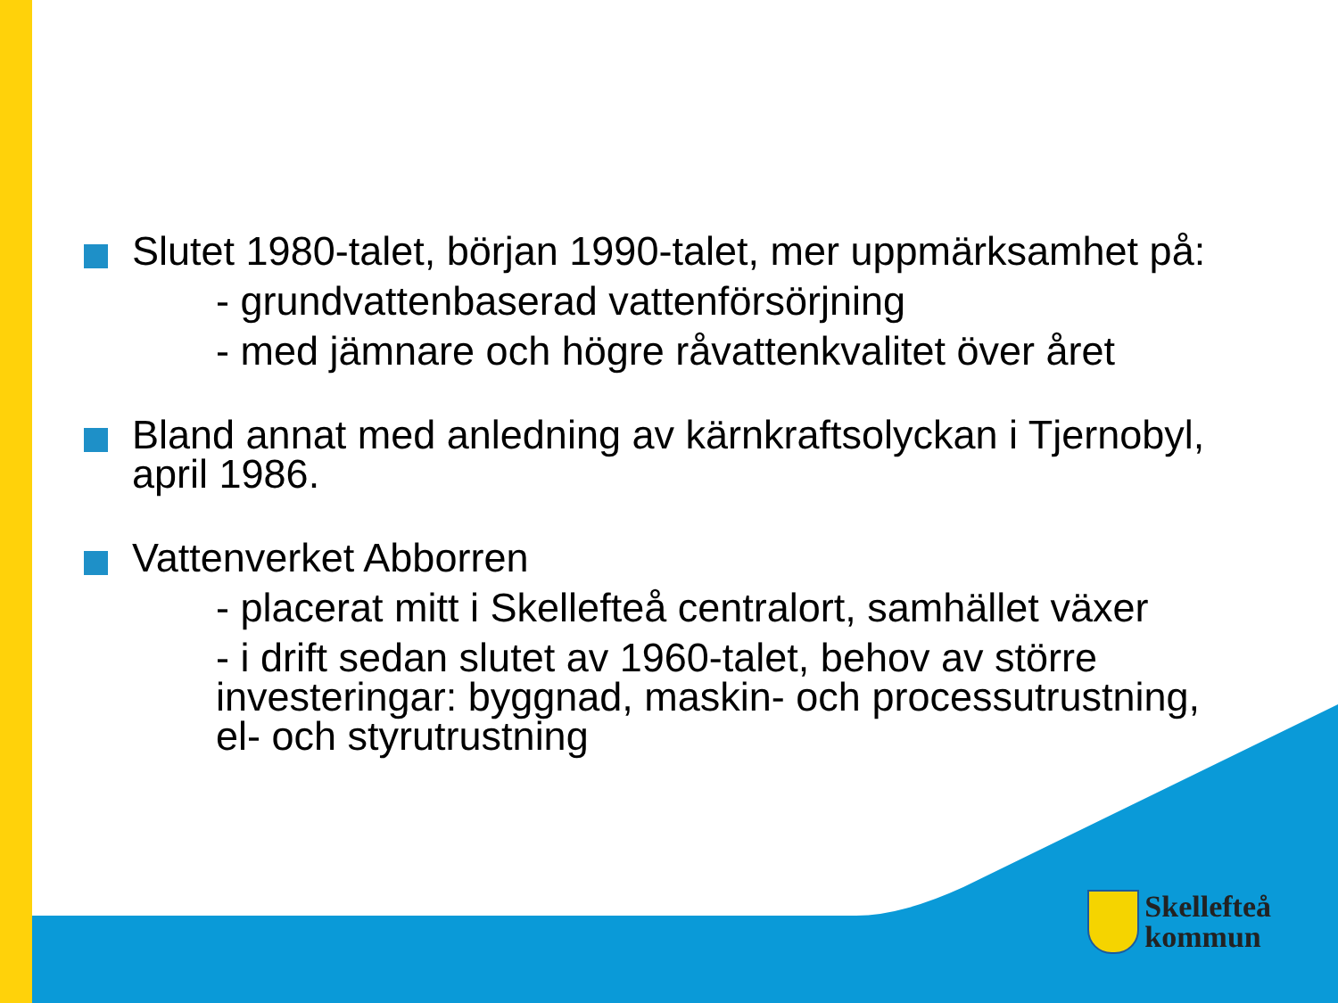Slutet 1980-talet, början 1990-talet, mer uppmärksamhet på:
- grundvattenbaserad vattenförsörjning
- med jämnare och högre råvattenkvalitet över året
Bland annat med anledning av kärnkraftsolyckan i Tjernobyl, april 1986.
Vattenverket Abborren
- placerat mitt i Skellefteå centralort, samhället växer
- i drift sedan slutet av 1960-talet, behov av större investeringar: byggnad, maskin- och processutrustning, el- och styrutrustning
Skellefteå
kommun